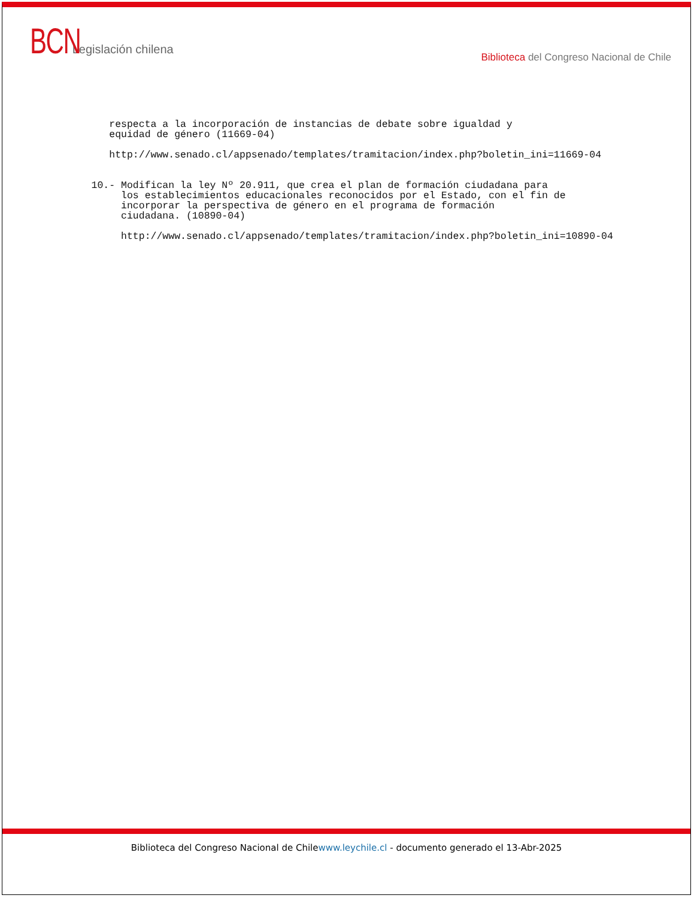BCN Legislación chilena
Biblioteca del Congreso Nacional de Chile
respecta a la incorporación de instancias de debate sobre igualdad y equidad de género (11669-04) http://www.senado.cl/appsenado/templates/tramitacion/index.php?boletin_ini=11669-04 10.- Modifican la ley Nº 20.911, que crea el plan de formación ciudadana para los establecimientos educacionales reconocidos por el Estado, con el fin de incorporar la perspectiva de género en el programa de formación ciudadana. (10890-04) http://www.senado.cl/appsenado/templates/tramitacion/index.php?boletin_ini=10890-04
Biblioteca del Congreso Nacional de Chilewww.leychile.cl - documento generado el 13-Abr-2025